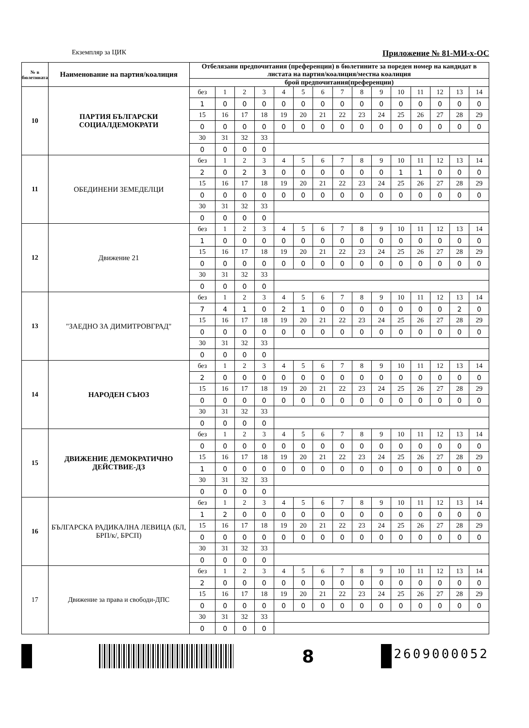Екземпляр за ЦИК Приложение № 81-МИ-х-ОС
| № в бюлетината | Наименование на партия/коалиция | Отбелязани предпочитания (преференции) в бюлетините за пореден номер на кандидат в листата на партия/коалиция/местна коалиция | | | | | | | | | | | | | | |
| --- | --- | --- | --- | --- | --- | --- | --- | --- | --- | --- | --- | --- | --- | --- | --- | --- |
| | | брой предпочитания(преференции) | | | | | | | | | | | | | | |
| 10 | ПАРТИЯ БЪЛГАРСКИ СОЦИАЛДЕМОКРАТИ | без | 1 | 2 | 3 | 4 | 5 | 6 | 7 | 8 | 9 | 10 | 11 | 12 | 13 | 14 |
| | | 1 | 0 | 0 | 0 | 0 | 0 | 0 | 0 | 0 | 0 | 0 | 0 | 0 | 0 | 0 |
| | | 15 | 16 | 17 | 18 | 19 | 20 | 21 | 22 | 23 | 24 | 25 | 26 | 27 | 28 | 29 |
| | | 0 | 0 | 0 | 0 | 0 | 0 | 0 | 0 | 0 | 0 | 0 | 0 | 0 | 0 | 0 |
| | | 30 | 31 | 32 | 33 | | | | | | | | | | | |
| | | 0 | 0 | 0 | 0 | | | | | | | | | | | |
| 11 | ОБЕДИНЕНИ ЗЕМЕДЕЛЦИ | без | 1 | 2 | 3 | 4 | 5 | 6 | 7 | 8 | 9 | 10 | 11 | 12 | 13 | 14 |
| | | 2 | 0 | 2 | 3 | 0 | 0 | 0 | 0 | 0 | 0 | 1 | 1 | 0 | 0 | 0 |
| | | 15 | 16 | 17 | 18 | 19 | 20 | 21 | 22 | 23 | 24 | 25 | 26 | 27 | 28 | 29 |
| | | 0 | 0 | 0 | 0 | 0 | 0 | 0 | 0 | 0 | 0 | 0 | 0 | 0 | 0 | 0 |
| | | 30 | 31 | 32 | 33 | | | | | | | | | | | |
| | | 0 | 0 | 0 | 0 | | | | | | | | | | | |
| 12 | Движение 21 | без | 1 | 2 | 3 | 4 | 5 | 6 | 7 | 8 | 9 | 10 | 11 | 12 | 13 | 14 |
| | | 1 | 0 | 0 | 0 | 0 | 0 | 0 | 0 | 0 | 0 | 0 | 0 | 0 | 0 | 0 |
| | | 15 | 16 | 17 | 18 | 19 | 20 | 21 | 22 | 23 | 24 | 25 | 26 | 27 | 28 | 29 |
| | | 0 | 0 | 0 | 0 | 0 | 0 | 0 | 0 | 0 | 0 | 0 | 0 | 0 | 0 | 0 |
| | | 30 | 31 | 32 | 33 | | | | | | | | | | | |
| | | 0 | 0 | 0 | 0 | | | | | | | | | | | |
| 13 | "ЗАЕДНО ЗА ДИМИТРОВГРАД" | без | 1 | 2 | 3 | 4 | 5 | 6 | 7 | 8 | 9 | 10 | 11 | 12 | 13 | 14 |
| | | 7 | 4 | 1 | 0 | 2 | 1 | 0 | 0 | 0 | 0 | 0 | 0 | 0 | 2 | 0 |
| | | 15 | 16 | 17 | 18 | 19 | 20 | 21 | 22 | 23 | 24 | 25 | 26 | 27 | 28 | 29 |
| | | 0 | 0 | 0 | 0 | 0 | 0 | 0 | 0 | 0 | 0 | 0 | 0 | 0 | 0 | 0 |
| | | 30 | 31 | 32 | 33 | | | | | | | | | | | |
| | | 0 | 0 | 0 | 0 | | | | | | | | | | | |
| 14 | НАРОДЕН СЪЮЗ | без | 1 | 2 | 3 | 4 | 5 | 6 | 7 | 8 | 9 | 10 | 11 | 12 | 13 | 14 |
| | | 2 | 0 | 0 | 0 | 0 | 0 | 0 | 0 | 0 | 0 | 0 | 0 | 0 | 0 | 0 |
| | | 15 | 16 | 17 | 18 | 19 | 20 | 21 | 22 | 23 | 24 | 25 | 26 | 27 | 28 | 29 |
| | | 0 | 0 | 0 | 0 | 0 | 0 | 0 | 0 | 0 | 0 | 0 | 0 | 0 | 0 | 0 |
| | | 30 | 31 | 32 | 33 | | | | | | | | | | | |
| | | 0 | 0 | 0 | 0 | | | | | | | | | | | |
| 15 | ДВИЖЕНИЕ ДЕМОКРАТИЧНО ДЕЙСТВИЕ-ДЗ | без | 1 | 2 | 3 | 4 | 5 | 6 | 7 | 8 | 9 | 10 | 11 | 12 | 13 | 14 |
| | | 0 | 0 | 0 | 0 | 0 | 0 | 0 | 0 | 0 | 0 | 0 | 0 | 0 | 0 | 0 |
| | | 15 | 16 | 17 | 18 | 19 | 20 | 21 | 22 | 23 | 24 | 25 | 26 | 27 | 28 | 29 |
| | | 1 | 0 | 0 | 0 | 0 | 0 | 0 | 0 | 0 | 0 | 0 | 0 | 0 | 0 | 0 |
| | | 30 | 31 | 32 | 33 | | | | | | | | | | | |
| | | 0 | 0 | 0 | 0 | | | | | | | | | | | |
| 16 | БЪЛГАРСКА РАДИКАЛНА ЛЕВИЦА (БЛ, БРП/к/, БРСП) | без | 1 | 2 | 3 | 4 | 5 | 6 | 7 | 8 | 9 | 10 | 11 | 12 | 13 | 14 |
| | | 1 | 2 | 0 | 0 | 0 | 0 | 0 | 0 | 0 | 0 | 0 | 0 | 0 | 0 | 0 |
| | | 15 | 16 | 17 | 18 | 19 | 20 | 21 | 22 | 23 | 24 | 25 | 26 | 27 | 28 | 29 |
| | | 0 | 0 | 0 | 0 | 0 | 0 | 0 | 0 | 0 | 0 | 0 | 0 | 0 | 0 | 0 |
| | | 30 | 31 | 32 | 33 | | | | | | | | | | | |
| | | 0 | 0 | 0 | 0 | | | | | | | | | | | |
| 17 | Движение за права и свободи-ДПС | без | 1 | 2 | 3 | 4 | 5 | 6 | 7 | 8 | 9 | 10 | 11 | 12 | 13 | 14 |
| | | 2 | 0 | 0 | 0 | 0 | 0 | 0 | 0 | 0 | 0 | 0 | 0 | 0 | 0 | 0 |
| | | 15 | 16 | 17 | 18 | 19 | 20 | 21 | 22 | 23 | 24 | 25 | 26 | 27 | 28 | 29 |
| | | 0 | 0 | 0 | 0 | 0 | 0 | 0 | 0 | 0 | 0 | 0 | 0 | 0 | 0 | 0 |
| | | 30 | 31 | 32 | 33 | | | | | | | | | | | |
| | | 0 | 0 | 0 | 0 | | | | | | | | | | | |
8 2609000052